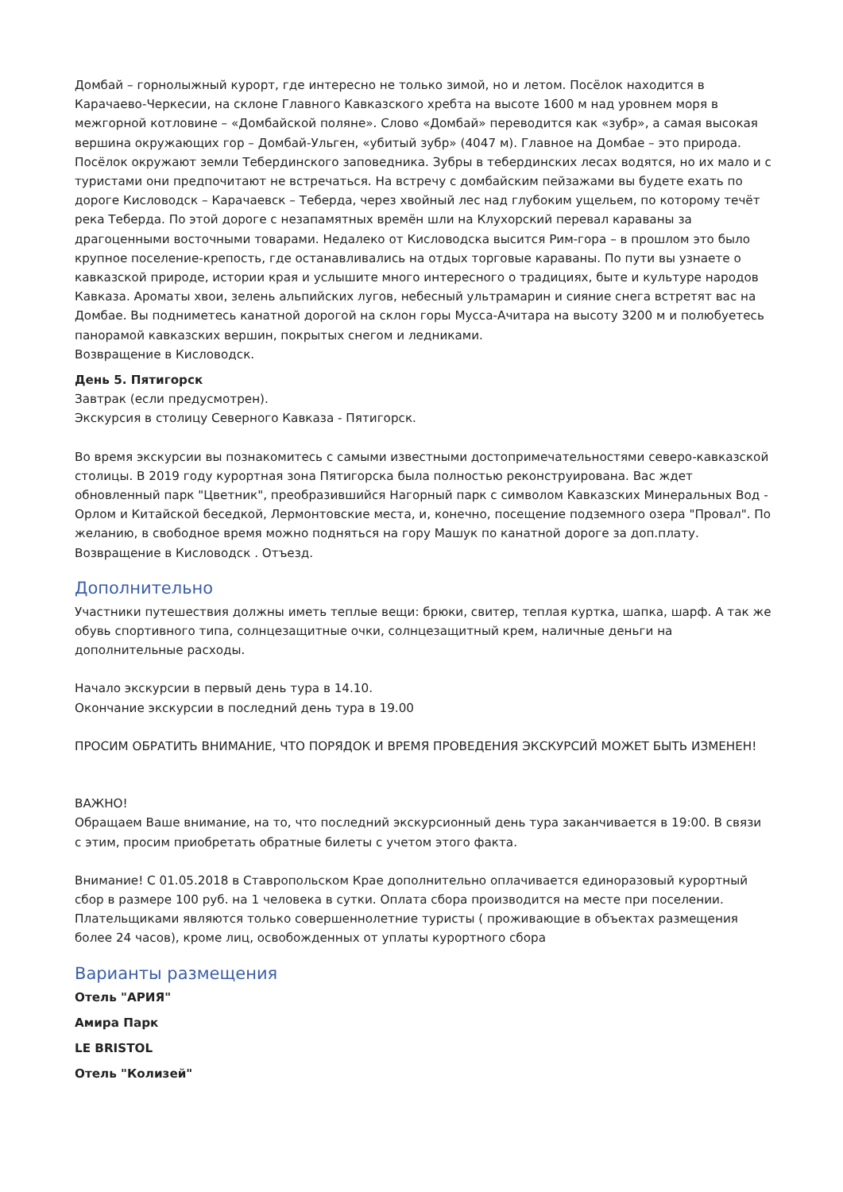Домбай – горнолыжный курорт, где интересно не только зимой, но и летом. Посёлок находится в Карачаево-Черкесии, на склоне Главного Кавказского хребта на высоте 1600 м над уровнем моря в межгорной котловине – «Домбайской поляне». Слово «Домбай» переводится как «зубр», а самая высокая вершина окружающих гор – Домбай-Ульген, «убитый зубр» (4047 м). Главное на Домбае – это природа. Посёлок окружают земли Тебердинского заповедника. Зубры в тебердинских лесах водятся, но их мало и с туристами они предпочитают не встречаться. На встречу с домбайским пейзажами вы будете ехать по дороге Кисловодск – Карачаевск – Теберда, через хвойный лес над глубоким ущельем, по которому течёт река Теберда. По этой дороге с незапамятных времён шли на Клухорский перевал караваны за драгоценными восточными товарами. Недалеко от Кисловодска высится Рим-гора – в прошлом это было крупное поселение-крепость, где останавливались на отдых торговые караваны. По пути вы узнаете о кавказской природе, истории края и услышите много интересного о традициях, быте и культуре народов Кавказа. Ароматы хвои, зелень альпийских лугов, небесный ультрамарин и сияние снега встретят вас на Домбае. Вы подниметесь канатной дорогой на склон горы Мусса-Ачитара на высоту 3200 м и полюбуетесь панорамой кавказских вершин, покрытых снегом и ледниками.
Возвращение в Кисловодск.
День 5. Пятигорск
Завтрак (если предусмотрен).
Экскурсия в столицу Северного Кавказа - Пятигорск.
Во время экскурсии вы познакомитесь с самыми известными достопримечательностями северо-кавказской столицы. В 2019 году курортная зона Пятигорска была полностью реконструирована. Вас ждет обновленный парк "Цветник", преобразившийся Нагорный парк с символом Кавказских Минеральных Вод - Орлом и Китайской беседкой, Лермонтовские места, и, конечно, посещение подземного озера "Провал". По желанию, в свободное время можно подняться на гору Машук по канатной дороге за доп.плату.
Возвращение в Кисловодск . Отъезд.
Дополнительно
Участники путешествия должны иметь теплые вещи: брюки, свитер, теплая куртка, шапка, шарф. А так же обувь спортивного типа, солнцезащитные очки, солнцезащитный крем, наличные деньги на дополнительные расходы.
Начало экскурсии в первый день тура в 14.10.
Окончание экскурсии в последний день тура в 19.00
ПРОСИМ ОБРАТИТЬ ВНИМАНИЕ, ЧТО ПОРЯДОК И ВРЕМЯ ПРОВЕДЕНИЯ ЭКСКУРСИЙ МОЖЕТ БЫТЬ ИЗМЕНЕН!
ВАЖНО!
Обращаем Ваше внимание, на то, что последний экскурсионный день тура заканчивается в 19:00. В связи с этим, просим приобретать обратные билеты с учетом этого факта.
Внимание! С 01.05.2018 в Ставропольском Крае дополнительно оплачивается единоразовый курортный сбор в размере 100 руб. на 1 человека в сутки. Оплата сбора производится на месте при поселении. Плательщиками являются только совершеннолетние туристы ( проживающие в объектах размещения более 24 часов), кроме лиц, освобожденных от уплаты курортного сбора
Варианты размещения
Отель "АРИЯ"
Амира Парк
LE BRISTOL
Отель "Колизей"